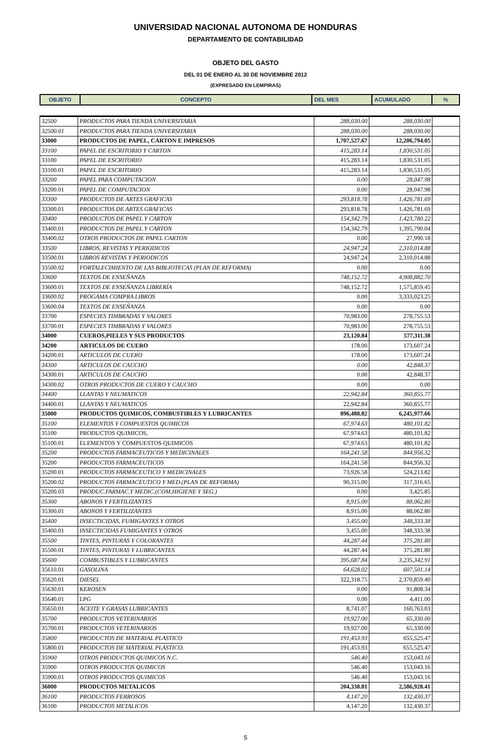UNIVERSIDAD NACIONAL AUTONOMA DE HONDURAS
DEPARTAMENTO DE CONTABILIDAD
OBJETO DEL GASTO
DEL 01 DE ENERO AL 30 DE NOVIEMBRE 2012
(EXPRESADO EN LEMPIRAS)
| OBJETO | CONCEPTO | DEL MES | ACUMULADO | % |
| 32500 | PRODUCTOS PARA TIENDA UNIVERSITARIA | 288,030.00 | 288,030.00 | |
| 32500.01 | PRODUCTOS PARA TIENDA UNIVERSITARIA | 288,030.00 | 288,030.00 | |
| 33000 | PRODUCTOS DE PAPEL, CARTON E IMPRESOS | 1,707,527.67 | 12,206,794.05 | |
| 33100 | PAPEL DE ESCRITORIO Y CARTON | 415,283.14 | 1,830,531.05 | |
| 33100 | PAPEL DE ESCRITORIO | 415,283.14 | 1,830,531.05 | |
| 33100.01 | PAPEL DE ESCRITORIO | 415,283.14 | 1,830,531.05 | |
| 33200 | PAPEL PARA COMPUTACION | 0.00 | 28,047.98 | |
| 33200.01 | PAPEL DE COMPUTACION | 0.00 | 28,047.98 | |
| 33300 | PRODUCTOS DE ARTES GRAFICAS | 293,818.78 | 1,426,781.69 | |
| 33300.01 | PRODUCTOS DE ARTES GRAFICAS | 293,818.78 | 1,426,781.69 | |
| 33400 | PRODUCTOS DE PAPEL Y CARTON | 154,342.79 | 1,423,780.22 | |
| 33400.01 | PRODUCTOS DE PAPEL Y CARTON | 154,342.79 | 1,395,790.04 | |
| 33400.02 | OTROS PRODUCTOS DE PAPEL CARTON | 0.00 | 27,990.18 | |
| 33500 | LIBROS, REVISTAS Y PERIODICOS | 24,947.24 | 2,310,014.88 | |
| 33500.01 | LIBROS REVISTAS Y PERIODICOS | 24,947.24 | 2,310,014.88 | |
| 33500.02 | FORTALECIMIENTO DE LAS BIBLIOTECAS (PLAN DE REFORMA) | 0.00 | 0.00 | |
| 33600 | TEXTOS DE ENSEÑANZA | 748,152.72 | 4,908,882.70 | |
| 33600.01 | TEXTOS DE ENSEÑANZA LIBRERÍA | 748,152.72 | 1,575,859.45 | |
| 33600.02 | PROGAMA COMPRA LIBROS | 0.00 | 3,333,023.25 | |
| 33600.04 | TEXTOS DE ENSEÑANZA | 0.00 | 0.00 | |
| 33700 | ESPECIES TIMBRADAS Y VALORES | 70,983.00 | 278,755.53 | |
| 33700.01 | ESPECIES TIMBRADAS Y VALORES | 70,983.00 | 278,755.53 | |
| 34000 | CUEROS,PIELES Y SUS PRODUCTOS | 23,120.84 | 577,311.38 | |
| 34200 | ARTICULOS DE CUERO | 178.00 | 173,607.24 | |
| 34200.01 | ARTICULOS DE CUERO | 178.00 | 173,607.24 | |
| 34300 | ARTICULOS DE CAUCHO | 0.00 | 42,848.37 | |
| 34300.01 | ARTICULOS DE CAUCHO | 0.00 | 42,848.37 | |
| 34300.02 | OTROS PRODUCTOS DE CUERO Y CAUCHO | 0.00 | 0.00 | |
| 34400 | LLANTAS Y NEUMATICOS | 22,942.84 | 360,855.77 | |
| 34400.01 | LLANTAS Y NEUMATICOS | 22,942.84 | 360,855.77 | |
| 35000 | PRODUCTOS QUIMICOS, COMBUSTIBLES Y LUBRICANTES | 896,488.82 | 6,245,977.66 | |
| 35100 | ELEMENTOS Y COMPUESTOS QUIMICOS | 67,974.63 | 480,101.82 | |
| 35100 | PRODUCTOS QUIMICOS, | 67,974.63 | 480,101.82 | |
| 35100.01 | ELEMENTOS Y COMPUESTOS QUIMICOS | 67,974.63 | 480,101.82 | |
| 35200 | PRODUCTOS FARMACEUTICOS Y MEDICINALES | 164,241.58 | 844,956.32 | |
| 35200 | PRODUCTOS FARMACEUTICOS | 164,241.58 | 844,956.32 | |
| 35200.01 | PRODUCTOS FARMACEUTICO Y MEDICINALES | 73,926.58 | 524,213.82 | |
| 35200.02 | PRODUCTOS FARMACEUTICO Y MED.(PLAN DE REFORMA) | 90,315.00 | 317,316.65 | |
| 35200.03 | PRODUC.FARMAC.Y MEDIC.(COM.HIGIENE Y SEG.) | 0.00 | 3,425.85 | |
| 35300 | ABONOS Y FERTILIZANTES | 8,915.00 | 88,062.80 | |
| 35300.01 | ABONOS Y FERTILIZANTES | 8,915.00 | 88,062.80 | |
| 35400 | INSECTICIDAS, FUMIGANTES Y OTROS | 3,455.00 | 348,333.38 | |
| 35400.01 | INSECTICIDAS FUMIGANTES Y OTROS | 3,455.00 | 348,333.38 | |
| 35500 | TINTES, PINTURAS Y COLORANTES | 44,287.44 | 375,281.80 | |
| 35500.01 | TINTES, PINTURAS Y LUBRICANTES | 44,287.44 | 375,281.80 | |
| 35600 | COMBUSTIBLES Y LUBRICANTES | 395,687.84 | 3,235,342.91 | |
| 35610.01 | GASOLINA | 64,628.02 | 607,501.14 | |
| 35620.01 | DIESEL | 322,318.75 | 2,370,859.40 | |
| 35630.01 | KEROSEN | 0.00 | 91,808.34 | |
| 35640.01 | LPG | 0.00 | 4,411.00 | |
| 35650.01 | ACEITE Y GRASAS LUBRICANTES | 8,741.07 | 160,763.03 | |
| 35700 | PRODUCTOS VETERINARIOS | 19,927.00 | 65,330.00 | |
| 35700.01 | PRODUCTOS VETERINARIOS | 19,927.00 | 65,330.00 | |
| 35800 | PRODUCTOS DE MATERIAL PLASTICO | 191,453.93 | 655,525.47 | |
| 35800.01 | PRODUCTOS DE MATERIAL PLASTICO. | 191,453.93 | 655,525.47 | |
| 35900 | OTROS PRODUCTOS QUIMICOS N.C. | 546.40 | 153,043.16 | |
| 35900 | OTROS PRODUCTOS QUIMICOS | 546.40 | 153,043.16 | |
| 35900.01 | OTROS PRODUCTOS QUIMICOS | 546.40 | 153,043.16 | |
| 36000 | PRODUCTOS METALICOS | 204,338.81 | 2,586,928.41 | |
| 36100 | PRODUCTOS FERROSOS | 4,147.20 | 132,430.37 | |
| 36100 | PRODUCTOS METALICOS | 4,147.20 | 132,430.37 | |
5